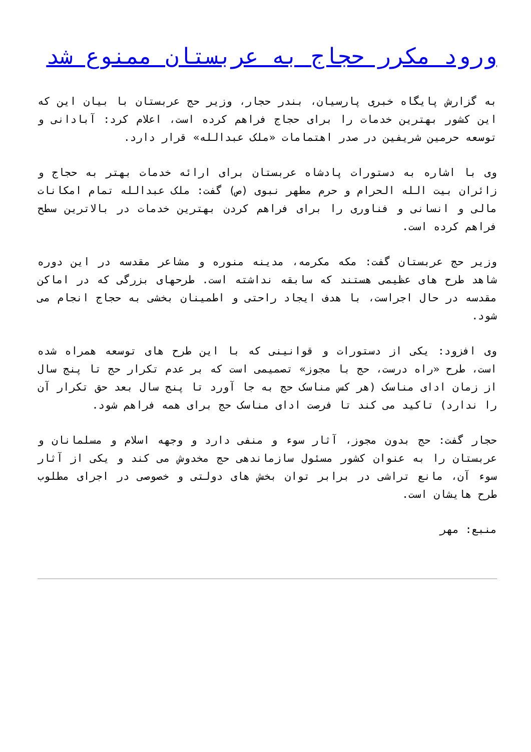ورود مکرر حجاج به عربستان ممنوع شد
به گزارش پایگاه خبری پارسیان، بندر حجار، وزیر حج عربستان با بیان این که این کشور بهترین خدمات را برای حجاج فراهم کرده است، اعلام کرد: آبادانی و توسعه حرمین شریفین در صدر اهتمامات «ملک عبدالله» قرار دارد.
وی با اشاره به دستورات پادشاه عربستان برای ارائه خدمات بهتر به حجاج و زائران بیت الله الحرام و حرم مطهر نبوی (ص) گفت: ملک عبدالله تمام امکانات مالی و انسانی و فناوری را برای فراهم کردن بهترین خدمات در بالاترین سطح فراهم کرده است.
وزیر حج عربستان گفت: مکه مکرمه، مدینه منوره و مشاعر مقدسه در این دوره شاهد طرح های عظیمی هستند که سابقه نداشته است. طرحهای بزرگی که در اماکن مقدسه در حال اجراست، با هدف ایجاد راحتی و اطمینان بخشی به حجاج انجام می شود.
وی افزود: یکی از دستورات و قوانینی که با این طرح های توسعه همراه شده است، طرح «راه درست، حج با مجوز» تصمیمی است که بر عدم تکرار حج تا پنج سال از زمان ادای مناسک (هر کس مناسک حج به جا آورد تا پنج سال بعد حق تکرار آن را ندارد) تاکید می کند تا فرصت ادای مناسک حج برای همه فراهم شود.
حجار گفت: حج بدون مجوز، آثار سوء و منفی دارد و وجهه اسلام و مسلمانان و عربستان را به عنوان کشور مسئول سازماندهی حج مخدوش می کند و یکی از آثار سوء آن، مانع تراشی در برابر توان بخش های دولتی و خصوصی در اجرای مطلوب طرح هایشان است.
منبع: مهر